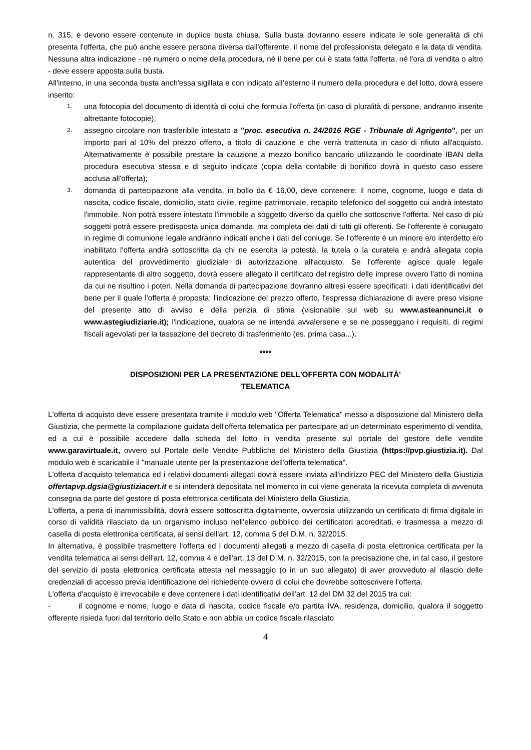n. 315, e devono essere contenute in duplice busta chiusa. Sulla busta dovranno essere indicate le sole generalità di chi presenta l'offerta, che può anche essere persona diversa dall'offerente, il nome del professionista delegato e la data di vendita. Nessuna altra indicazione - né numero o nome della procedura, né il bene per cui è stata fatta l'offerta, né l'ora di vendita o altro - deve essere apposta sulla busta.
All'interno, in una seconda busta anch'essa sigillata e con indicato all’esterno il numero della procedura e del lotto, dovrà essere inserito:
1. una fotocopia del documento di identità di colui che formula l'offerta (in caso di pluralità di persone, andranno inserite altrettante fotocopie);
2. assegno circolare non trasferibile intestato a "proc. esecutiva n. 24/2016 RGE - Tribunale di Agrigento", per un importo pari al 10% del prezzo offerto, a titolo di cauzione e che verrà trattenuta in caso di rifiuto all'acquisto. Alternativamente è possibile prestare la cauzione a mezzo bonifico bancario utilizzando le coordinate IBAN della procedura esecutiva stessa e di seguito indicate (copia della contabile di bonifico dovrà in questo caso essere acclusa all'offerta);
3. domanda di partecipazione alla vendita, in bollo da € 16,00, deve contenere: il nome, cognome, luogo e data di nascita, codice fiscale, domicilio, stato civile, regime patrimoniale, recapito telefonico del soggetto cui andrà intestato l'immobile. Non potrà essere intestato l'immobile a soggetto diverso da quello che sottoscrive l'offerta. Nel caso di più soggetti potrà essere predisposta unica domanda, ma completa dei dati di tutti gli offerenti. Se l'offerente è coniugato in regime di comunione legale andranno indicati anche i dati del coniuge. Se l'offerente è un minore e/o interdetto e/o inabilitato l'offerta andrà sottoscritta da chi ne esercita la potestà, la tutela o la curatela e andrà allegata copia autentica del provvedimento giudiziale di autorizzazione all'acquisto. Se l'offerente agisce quale legale rappresentante di altro soggetto, dovrà essere allegato il certificato del registro delle imprese ovvero l'atto di nomina da cui ne risultino i poteri. Nella domanda di partecipazione dovranno altresì essere specificati: i dati identificativi del bene per il quale l'offerta è proposta; l'indicazione del prezzo offerto, l'espressa dichiarazione di avere preso visione del presente atto di avviso e della perizia di stima (visionabile sul web su www.asteannunci.it o www.astegiudiziarie.it); l'indicazione, qualora se ne intenda avvalersene e se ne posseggano i requisiti, di regimi fiscali agevolati per la tassazione del decreto di trasferimento (es. prima casa...).
****
DISPOSIZIONI PER LA PRESENTAZIONE DELL'OFFERTA CON MODALITÀ'
TELEMATICA
L'offerta di acquisto deve essere presentata tramite il modulo web "Offerta Telematica" messo a disposizione dal Ministero della Giustizia, che permette la compilazione guidata dell'offerta telematica per partecipare ad un determinato esperimento di vendita, ed a cui è possibile accedere dalla scheda del lotto in vendita presente sul portale del gestore delle vendite www.garavirtuale.it, ovvero sul Portale delle Vendite Pubbliche del Ministero della Giustizia (https://pvp.giustizia.it). Dal modulo web è scaricabile il "manuale utente per la presentazione dell'offerta telematica".
L'offerta d'acquisto telematica ed i relativi documenti allegati dovrà essere inviata all'indirizzo PEC del Ministero della Giustizia offertapvp.dgsia@giustiziacert.it e si intenderà depositata nel momento in cui viene generata la ricevuta completa di avvenuta consegna da parte del gestore di posta elettronica certificata del Ministero della Giustizia.
L'offerta, a pena di inammissibilità, dovrà essere sottoscritta digitalmente, ovverosia utilizzando un certificato di firma digitale in corso di validità rilasciato da un organismo incluso nell'elenco pubblico dei certificatori accreditati, e trasmessa a mezzo di casella di posta elettronica certificata, ai sensi dell'art. 12, comma 5 del D.M. n. 32/2015.
In alternativa, è possibile trasmettere l'offerta ed i documenti allegati a mezzo di casella di posta elettronica certificata per la vendita telematica ai sensi dell'art. 12, comma 4 e dell'art. 13 del D.M. n. 32/2015, con la precisazione che, in tal caso, il gestore del servizio di posta elettronica certificata attesta nel messaggio (o in un suo allegato) di aver provveduto al rilascio delle credenziali di accesso previa identificazione del richiedente ovvero di colui che dovrebbe sottoscrivere l'offerta.
L'offerta d'acquisto è irrevocabile e deve contenere i dati identificativi dell'art. 12 del DM 32 del 2015 tra cui:
- il cognome e nome, luogo e data di nascita, codice fiscale e/o partita IVA, residenza, domicilio, qualora il soggetto offerente risieda fuori dal territorio dello Stato e non abbia un codice fiscale rilasciato
4